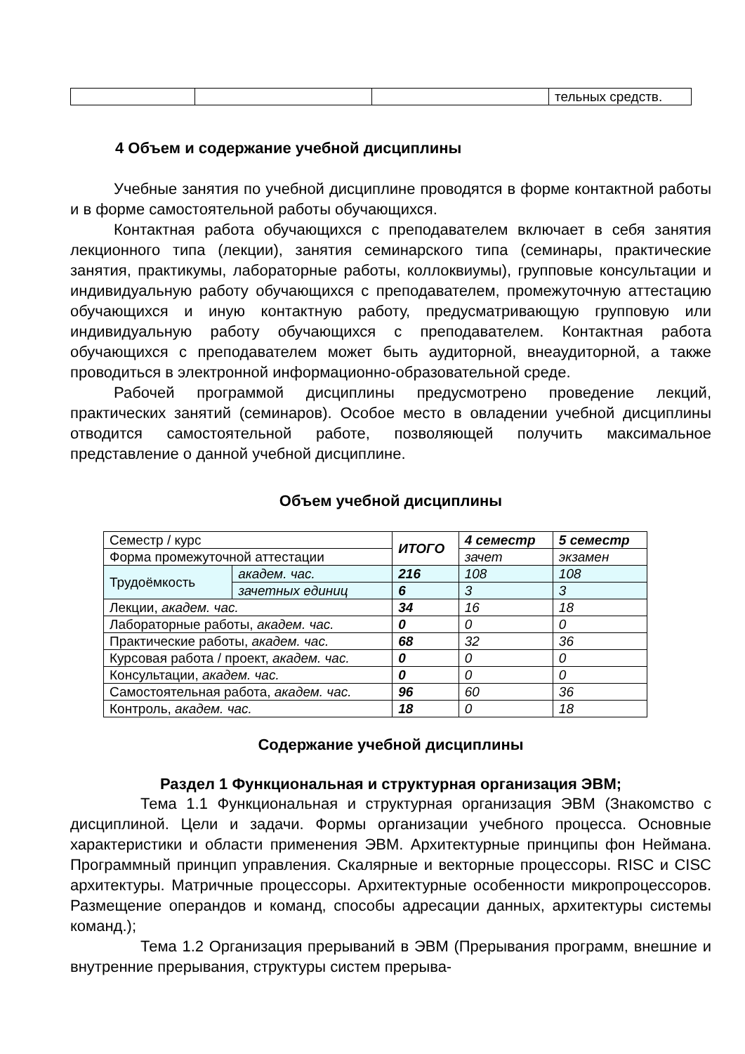| | | | тельных средств. |
4 Объем и содержание учебной дисциплины
Учебные занятия по учебной дисциплине проводятся в форме контактной работы и в форме самостоятельной работы обучающихся.
Контактная работа обучающихся с преподавателем включает в себя занятия лекционного типа (лекции), занятия семинарского типа (семинары, практические занятия, практикумы, лабораторные работы, коллоквиумы), групповые консультации и индивидуальную работу обучающихся с преподавателем, промежуточную аттестацию обучающихся и иную контактную работу, предусматривающую групповую или индивидуальную работу обучающихся с преподавателем. Контактная работа обучающихся с преподавателем может быть аудиторной, внеаудиторной, а также проводиться в электронной информационно-образовательной среде.
Рабочей программой дисциплины предусмотрено проведение лекций, практических занятий (семинаров). Особое место в овладении учебной дисциплины отводится самостоятельной работе, позволяющей получить максимальное представление о данной учебной дисциплине.
Объем учебной дисциплины
| Семестр / курс | | ИТОГО | 4 семестр | 5 семестр |
| Форма промежуточной аттестации | | | зачет | экзамен |
| Трудоёмкость | академ. час. | 216 | 108 | 108 |
| | зачетных единиц | 6 | 3 | 3 |
| Лекции, академ. час. | | 34 | 16 | 18 |
| Лабораторные работы, академ. час. | | 0 | 0 | 0 |
| Практические работы, академ. час. | | 68 | 32 | 36 |
| Курсовая работа / проект, академ. час. | | 0 | 0 | 0 |
| Консультации, академ. час. | | 0 | 0 | 0 |
| Самостоятельная работа, академ. час. | | 96 | 60 | 36 |
| Контроль, академ. час. | | 18 | 0 | 18 |
Содержание учебной дисциплины
Раздел 1 Функциональная и структурная организация ЭВМ;
Тема 1.1 Функциональная и структурная организация ЭВМ (Знакомство с дисциплиной. Цели и задачи. Формы организации учебного процесса. Основные характеристики и области применения ЭВМ. Архитектурные принципы фон Неймана. Программный принцип управления. Скалярные и векторные процессоры. RISC и CISC архитектуры. Матричные процессоры. Архитектурные особенности микропроцессоров. Размещение операндов и команд, способы адресации данных, архитектуры системы команд.);
Тема 1.2 Организация прерываний в ЭВМ (Прерывания программ, внешние и внутренние прерывания, структуры систем прерыва-